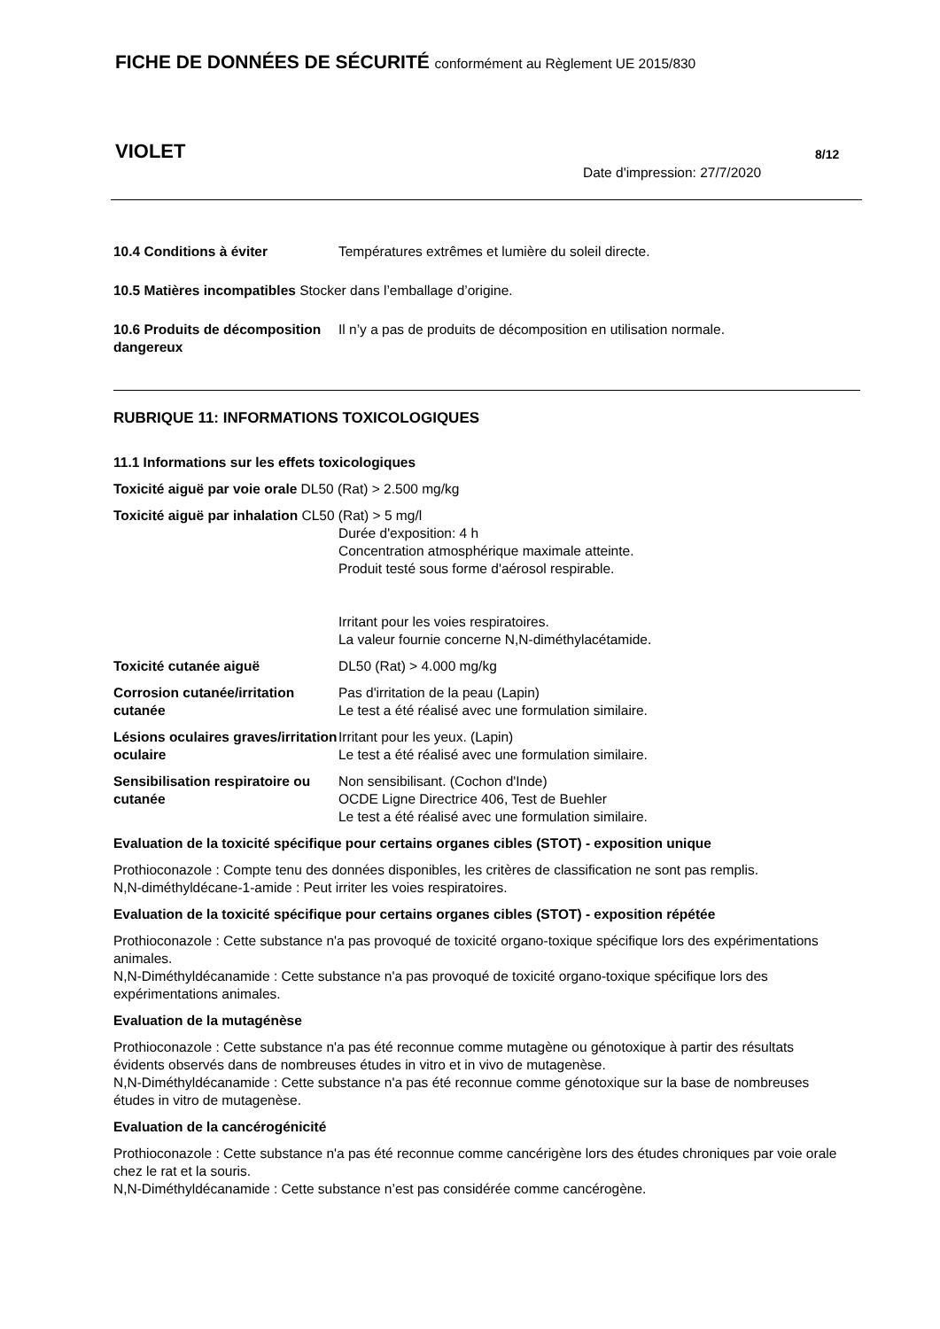FICHE DE DONNÉES DE SÉCURITÉ conformément au Règlement UE 2015/830
VIOLET 8/12
Date d'impression: 27/7/2020
10.4 Conditions à éviter Températures extrêmes et lumière du soleil directe.
10.5 Matières incompatibles Stocker dans l’emballage d’origine.
10.6 Produits de décomposition dangereux
Il n’y a pas de produits de décomposition en utilisation normale.
RUBRIQUE 11: INFORMATIONS TOXICOLOGIQUES
11.1 Informations sur les effets toxicologiques
Toxicité aiguë par voie orale DL50 (Rat) > 2.500 mg/kg
Toxicité aiguë par inhalation CL50 (Rat) > 5 mg/l
Durée d'exposition: 4 h
Concentration atmosphérique maximale atteinte.
Produit testé sous forme d'aérosol respirable.
Irritant pour les voies respiratoires.
La valeur fournie concerne N,N-diméthylacétamide.
Toxicité cutanée aiguë DL50 (Rat) > 4.000 mg/kg
Corrosion cutanée/irritation cutanée
Pas d'irritation de la peau (Lapin)
Le test a été réalisé avec une formulation similaire.
Lésions oculaires graves/irritation oculaire
Irritant pour les yeux. (Lapin)
Le test a été réalisé avec une formulation similaire.
Sensibilisation respiratoire ou cutanée
Non sensibilisant. (Cochon d'Inde)
OCDE Ligne Directrice 406, Test de Buehler
Le test a été réalisé avec une formulation similaire.
Evaluation de la toxicité spécifique pour certains organes cibles (STOT) - exposition unique
Prothioconazole : Compte tenu des données disponibles, les critères de classification ne sont pas remplis.
N,N-diméthyldécane-1-amide : Peut irriter les voies respiratoires.
Evaluation de la toxicité spécifique pour certains organes cibles (STOT) - exposition répétée
Prothioconazole : Cette substance n'a pas provoqué de toxicité organo-toxique spécifique lors des expérimentations animales.
N,N-Diméthyldécanamide : Cette substance n'a pas provoqué de toxicité organo-toxique spécifique lors des expérimentations animales.
Evaluation de la mutagénèse
Prothioconazole : Cette substance n'a pas été reconnue comme mutagène ou génotoxique à partir des résultats évidents observés dans de nombreuses études in vitro et in vivo de mutagenèse.
N,N-Diméthyldécanamide : Cette substance n'a pas été reconnue comme génotoxique sur la base de nombreuses études in vitro de mutagenèse.
Evaluation de la cancérogénicité
Prothioconazole : Cette substance n'a pas été reconnue comme cancérigène lors des études chroniques par voie orale chez le rat et la souris.
N,N-Diméthyldécanamide : Cette substance n’est pas considérée comme cancérogène.